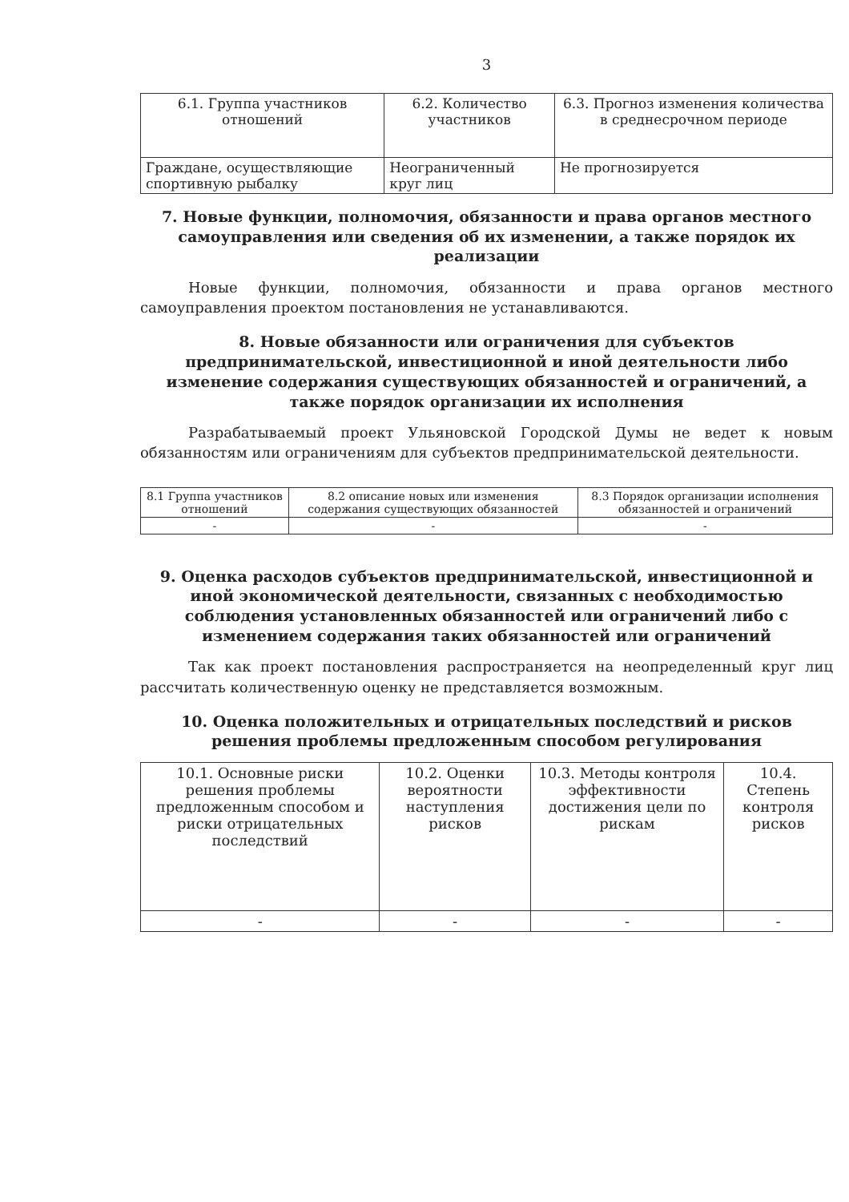3
| 6.1. Группа участников отношений | 6.2. Количество участников | 6.3. Прогноз изменения количества в среднесрочном периоде |
| Граждане, осуществляющие спортивную рыбалку | Неограниченный круг лиц | Не прогнозируется |
7. Новые функции, полномочия, обязанности и права органов местного самоуправления или сведения об их изменении, а также порядок их реализации
Новые функции, полномочия, обязанности и права органов местного самоуправления проектом постановления не устанавливаются.
8. Новые обязанности или ограничения для субъектов предпринимательской, инвестиционной и иной деятельности либо изменение содержания существующих обязанностей и ограничений, а также порядок организации их исполнения
Разрабатываемый проект Ульяновской Городской Думы не ведет к новым обязанностям или ограничениям для субъектов предпринимательской деятельности.
| 8.1 Группа участников отношений | 8.2 описание новых или изменения содержания существующих обязанностей | 8.3 Порядок организации исполнения обязанностей и ограничений |
| - | - | - |
9. Оценка расходов субъектов предпринимательской, инвестиционной и иной экономической деятельности, связанных с необходимостью соблюдения установленных обязанностей или ограничений либо с изменением содержания таких обязанностей или ограничений
Так как проект постановления распространяется на неопределенный круг лиц рассчитать количественную оценку не представляется возможным.
10. Оценка положительных и отрицательных последствий и рисков решения проблемы предложенным способом регулирования
| 10.1. Основные риски решения проблемы предложенным способом и риски отрицательных последствий | 10.2. Оценки вероятности наступления рисков | 10.3. Методы контроля эффективности достижения цели по рискам | 10.4. Степень контроля рисков |
| - | - | - | - |